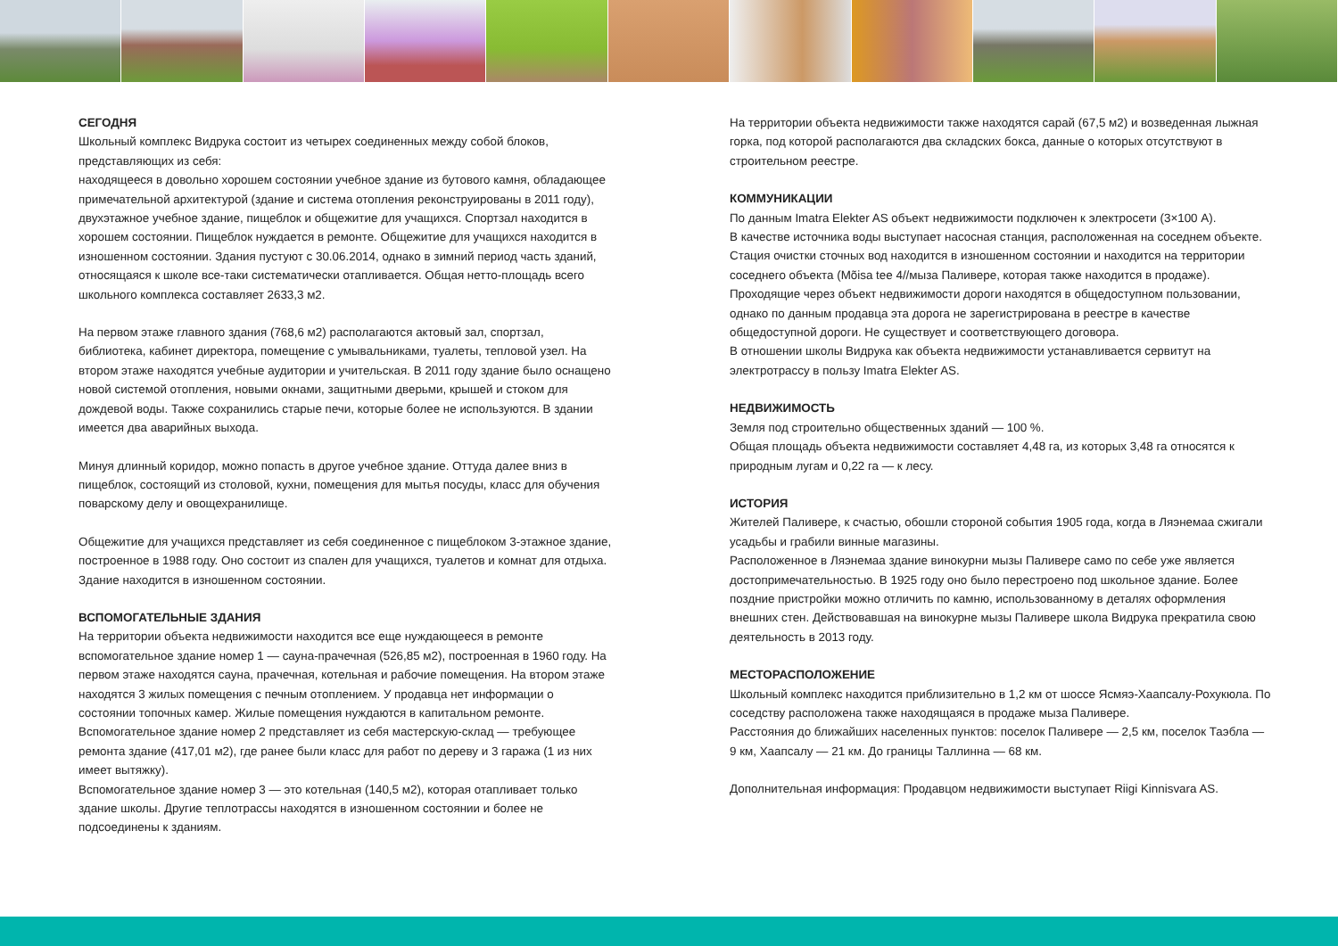СЕГОДНЯ
Школьный комплекс Видрука состоит из четырех соединенных между собой блоков, представляющих из себя:
находящееся в довольно хорошем состоянии учебное здание из бутового камня, обладающее примечательной архитектурой (здание и система отопления реконструированы в 2011 году), двухэтажное учебное здание, пищеблок и общежитие для учащихся. Спортзал находится в хорошем состоянии. Пищеблок нуждается в ремонте. Общежитие для учащихся находится в изношенном состоянии. Здания пустуют с 30.06.2014, однако в зимний период часть зданий, относящаяся к школе все-таки систематически отапливается. Общая нетто-площадь всего школьного комплекса составляет 2633,3 м2.
На первом этаже главного здания (768,6 м2) располагаются актовый зал, спортзал, библиотека, кабинет директора, помещение с умывальниками, туалеты, тепловой узел. На втором этаже находятся учебные аудитории и учительская. В 2011 году здание было оснащено новой системой отопления, новыми окнами, защитными дверьми, крышей и стоком для дождевой воды. Также сохранились старые печи, которые более не используются. В здании имеется два аварийных выхода.
Минуя длинный коридор, можно попасть в другое учебное здание. Оттуда далее вниз в пищеблок, состоящий из столовой, кухни, помещения для мытья посуды, класс для обучения поварскому делу и овощехранилище.
Общежитие для учащихся представляет из себя соединенное с пищеблоком 3-этажное здание, построенное в 1988 году. Оно состоит из спален для учащихся, туалетов и комнат для отдыха. Здание находится в изношенном состоянии.
ВСПОМОГАТЕЛЬНЫЕ ЗДАНИЯ
На территории объекта недвижимости находится все еще нуждающееся в ремонте вспомогательное здание номер 1 — сауна-прачечная (526,85 м2), построенная в 1960 году. На первом этаже находятся сауна, прачечная, котельная и рабочие помещения. На втором этаже находятся 3 жилых помещения с печным отоплением. У продавца нет информации о состоянии топочных камер. Жилые помещения нуждаются в капитальном ремонте.
Вспомогательное здание номер 2 представляет из себя мастерскую-склад — требующее ремонта здание (417,01 м2), где ранее были класс для работ по дереву и 3 гаража (1 из них имеет вытяжку).
Вспомогательное здание номер 3 — это котельная (140,5 м2), которая отапливает только здание школы. Другие теплотрассы находятся в изношенном состоянии и более не подсоединены к зданиям.
На территории объекта недвижимости также находятся сарай (67,5 м2) и возведенная лыжная горка, под которой располагаются два складских бокса, данные о которых отсутствуют в строительном реестре.
КОММУНИКАЦИИ
По данным Imatra Elekter AS объект недвижимости подключен к электросети (3×100 A).
В качестве источника воды выступает насосная станция, расположенная на соседнем объекте.
Стация очистки сточных вод находится в изношенном состоянии и находится на территории соседнего объекта (Mõisa tee 4//мыза Паливере, которая также находится в продаже).
Проходящие через объект недвижимости дороги находятся в общедоступном пользовании, однако по данным продавца эта дорога не зарегистрирована в реестре в качестве общедоступной дороги. Не существует и соответствующего договора.
В отношении школы Видрука как объекта недвижимости устанавливается сервитут на электротрассу в пользу Imatra Elekter AS.
НЕДВИЖИМОСТЬ
Земля под строительно общественных зданий — 100 %.
Общая площадь объекта недвижимости составляет 4,48 га, из которых 3,48 га относятся к природным лугам и 0,22 га — к лесу.
ИСТОРИЯ
Жителей Паливере, к счастью, обошли стороной события 1905 года, когда в Ляэнемаа сжигали усадьбы и грабили винные магазины.
Расположенное в Ляэнемаа здание винокурни мызы Паливере само по себе уже является достопримечательностью. В 1925 году оно было перестроено под школьное здание. Более поздние пристройки можно отличить по камню, использованному в деталях оформления внешних стен. Действовавшая на винокурне мызы Паливере школа Видрука прекратила свою деятельность в 2013 году.
МЕСТОРАСПОЛОЖЕНИЕ
Школьный комплекс находится приблизительно в 1,2 км от шоссе Ясмяэ-Хаапсалу-Рохукюла. По соседству расположена также находящаяся в продаже мыза Паливере.
Расстояния до ближайших населенных пунктов: поселок Паливере — 2,5 км, поселок Таэбла — 9 км, Хаапсалу — 21 км. До границы Таллинна — 68 км.
Дополнительная информация: Продавцом недвижимости выступает Riigi Kinnisvara AS.